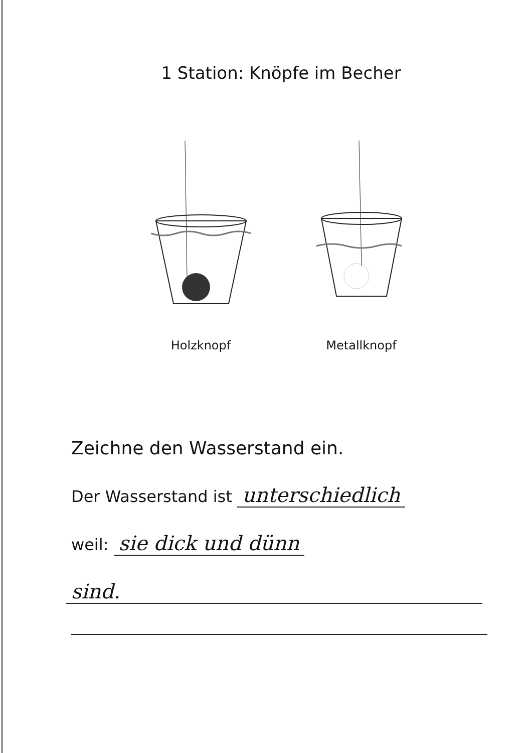1 Station: Knöpfe im Becher
Holzknopf Metallknopf
Zeichne den Wasserstand ein.
Der Wasserstand ist unterschiedlich
weil: sie dick und dünn
sind.